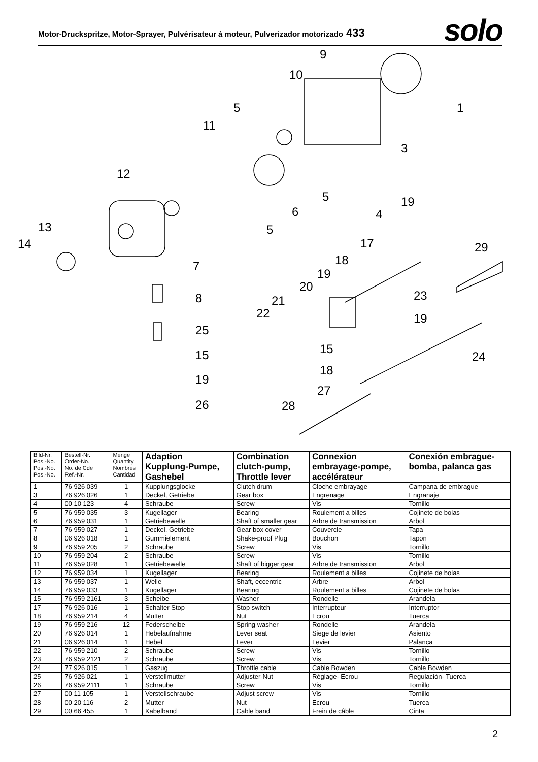Motor-Druckspritze, Motor-Sprayer, Pulvérisateur à moteur, Pulverizador motorizado 433
solo
9
10
1
5
11
3
12
5
19
6
4
13
5
14
17
29
18
7
19
20
21
23
22
8
19
25
15
24
15
18
19
27
28
26
| Bild-Nr. Pos.-No. Pos.-No. Pos.-No. | Bestell-Nr. Order-No. No. de Cde Ref.-Nr. | Menge Quantity Nombres Cantidad | Adaption Kupplung-Pumpe, Gashebel | Combination clutch-pump, Throttle lever | Connexion embrayage-pompe, accélérateur | Conexión embrague- bomba, palanca gas |
| --- | --- | --- | --- | --- | --- | --- |
| 1 | 76 926 039 | 1 | Kupplungsglocke | Clutch drum | Cloche embrayage | Campana de embrague |
| 3 | 76 926 026 | 1 | Deckel, Getriebe | Gear box | Engrenage | Engranaje |
| 4 | 00 10 123 | 4 | Schraube | Screw | Vis | Tornillo |
| 5 | 76 959 035 | 3 | Kugellager | Bearing | Roulement a billes | Cojinete de bolas |
| 6 | 76 959 031 | 1 | Getriebewelle | Shaft of smaller gear | Arbre de transmission | Arbol |
| 7 | 76 959 027 | 1 | Deckel, Getriebe | Gear box cover | Couvercle | Tapa |
| 8 | 06 926 018 | 1 | Gummielement | Shake-proof Plug | Bouchon | Tapon |
| 9 | 76 959 205 | 2 | Schraube | Screw | Vis | Tornillo |
| 10 | 76 959 204 | 2 | Schraube | Screw | Vis | Tornillo |
| 11 | 76 959 028 | 1 | Getriebewelle | Shaft of bigger gear | Arbre de transmission | Arbol |
| 12 | 76 959 034 | 1 | Kugellager | Bearing | Roulement a billes | Cojinete de bolas |
| 13 | 76 959 037 | 1 | Welle | Shaft, eccentric | Arbre | Arbol |
| 14 | 76 959 033 | 1 | Kugellager | Bearing | Roulement a billes | Cojinete de bolas |
| 15 | 76 959 2161 | 3 | Scheibe | Washer | Rondelle | Arandela |
| 17 | 76 926 016 | 1 | Schalter Stop | Stop switch | Interrupteur | Interruptor |
| 18 | 76 959 214 | 4 | Mutter | Nut | Ecrou | Tuerca |
| 19 | 76 959 216 | 12 | Federscheibe | Spring washer | Rondelle | Arandela |
| 20 | 76 926 014 | 1 | Hebelaufnahme | Lever seat | Siege de levier | Asiento |
| 21 | 06 926 014 | 1 | Hebel | Lever | Levier | Palanca |
| 22 | 76 959 210 | 2 | Schraube | Screw | Vis | Tornillo |
| 23 | 76 959 2121 | 2 | Schraube | Screw | Vis | Tornillo |
| 24 | 77 926 015 | 1 | Gaszug | Throttle cable | Cable Bowden | Cable Bowden |
| 25 | 76 926 021 | 1 | Verstellmutter | Adjuster-Nut | Réglage- Ecrou | Regulación- Tuerca |
| 26 | 76 959 2111 | 1 | Schraube | Screw | Vis | Tornillo |
| 27 | 00 11 105 | 1 | Verstellschraube | Adjust screw | Vis | Tornillo |
| 28 | 00 20 116 | 2 | Mutter | Nut | Ecrou | Tuerca |
| 29 | 00 66 455 | 1 | Kabelband | Cable band | Frein de câble | Cinta |
2